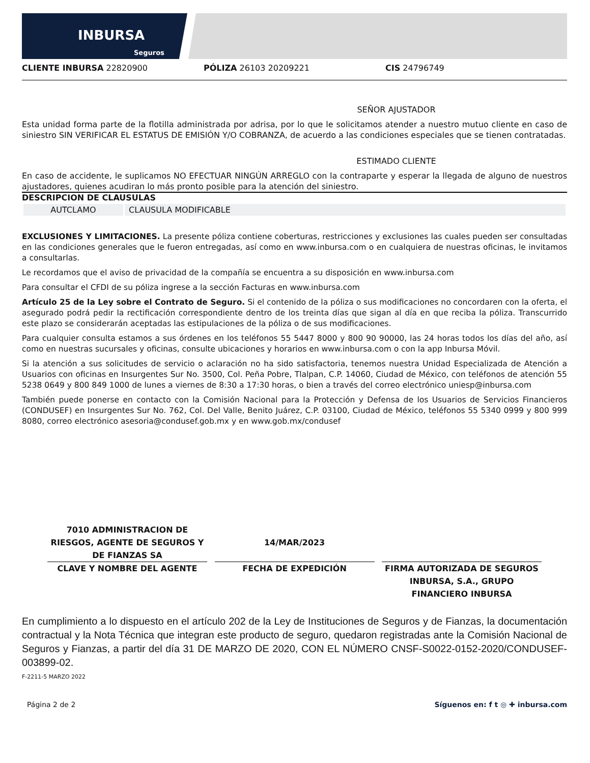INBURSA
Seguros
CLIENTE INBURSA 22820900 PÓLIZA 26103 20209221 CIS 24796749
SEÑOR AJUSTADOR
Esta unidad forma parte de la flotilla administrada por adrisa, por lo que le solicitamos atender a nuestro mutuo cliente en caso de siniestro SIN VERIFICAR EL ESTATUS DE EMISIÓN Y/O COBRANZA, de acuerdo a las condiciones especiales que se tienen contratadas.
ESTIMADO CLIENTE
En caso de accidente, le suplicamos NO EFECTUAR NINGÚN ARREGLO con la contraparte y esperar la llegada de alguno de nuestros ajustadores, quienes acudiran lo más pronto posible para la atención del siniestro.
DESCRIPCION DE CLAUSULAS
| AUTCLAMO | CLAUSULA MODIFICABLE |
EXCLUSIONES Y LIMITACIONES. La presente póliza contiene coberturas, restricciones y exclusiones las cuales pueden ser consultadas en las condiciones generales que le fueron entregadas, así como en www.inbursa.com o en cualquiera de nuestras oficinas, le invitamos a consultarlas.
Le recordamos que el aviso de privacidad de la compañía se encuentra a su disposición en www.inbursa.com
Para consultar el CFDI de su póliza ingrese a la sección Facturas en www.inbursa.com
Artículo 25 de la Ley sobre el Contrato de Seguro. Si el contenido de la póliza o sus modificaciones no concordaren con la oferta, el asegurado podrá pedir la rectificación correspondiente dentro de los treinta días que sigan al día en que reciba la póliza. Transcurrido este plazo se considerarán aceptadas las estipulaciones de la póliza o de sus modificaciones.
Para cualquier consulta estamos a sus órdenes en los teléfonos 55 5447 8000 y 800 90 90000, las 24 horas todos los días del año, así como en nuestras sucursales y oficinas, consulte ubicaciones y horarios en www.inbursa.com o con la app Inbursa Móvil.
Si la atención a sus solicitudes de servicio o aclaración no ha sido satisfactoria, tenemos nuestra Unidad Especializada de Atención a Usuarios con oficinas en Insurgentes Sur No. 3500, Col. Peña Pobre, Tlalpan, C.P. 14060, Ciudad de México, con teléfonos de atención 55 5238 0649 y 800 849 1000 de lunes a viernes de 8:30 a 17:30 horas, o bien a través del correo electrónico uniesp@inbursa.com
También puede ponerse en contacto con la Comisión Nacional para la Protección y Defensa de los Usuarios de Servicios Financieros (CONDUSEF) en Insurgentes Sur No. 762, Col. Del Valle, Benito Juárez, C.P. 03100, Ciudad de México, teléfonos 55 5340 0999 y 800 999 8080, correo electrónico asesoria@condusef.gob.mx y en www.gob.mx/condusef
7010 ADMINISTRACION DE RIESGOS, AGENTE DE SEGUROS Y DE FIANZAS SA
CLAVE Y NOMBRE DEL AGENTE
14/MAR/2023
FECHA DE EXPEDICIÓN
FIRMA AUTORIZADA DE SEGUROS INBURSA, S.A., GRUPO FINANCIERO INBURSA
En cumplimiento a lo dispuesto en el artículo 202 de la Ley de Instituciones de Seguros y de Fianzas, la documentación contractual y la Nota Técnica que integran este producto de seguro, quedaron registradas ante la Comisión Nacional de Seguros y Fianzas, a partir del día 31 DE MARZO DE 2020, CON EL NÚMERO CNSF-S0022-0152-2020/CONDUSEF-003899-02.
F-2211-5 MARZO 2022
Página 2 de 2 Síguenos en: f t ◎ ✚ inbursa.com